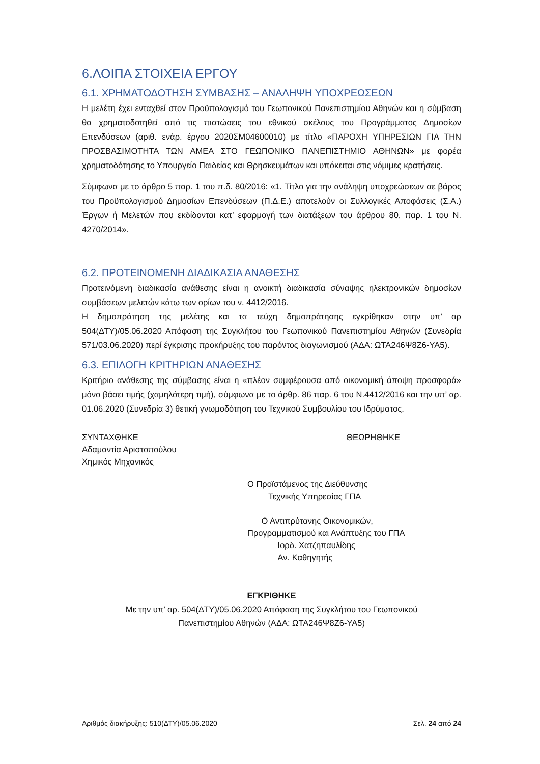6.ΛΟΙΠΑ ΣΤΟΙΧΕΙΑ ΕΡΓΟΥ
6.1. ΧΡΗΜΑΤΟΔΟΤΗΣΗ ΣΥΜΒΑΣΗΣ – ΑΝΑΛΗΨΗ ΥΠΟΧΡΕΩΣΕΩΝ
Η μελέτη έχει ενταχθεί στον Προϋπολογισμό του Γεωπονικού Πανεπιστημίου Αθηνών και η σύμβαση θα χρηματοδοτηθεί από τις πιστώσεις του εθνικού σκέλους του Προγράμματος Δημοσίων Επενδύσεων (αριθ. ενάρ. έργου 2020ΣΜ04600010) με τίτλο «ΠΑΡΟΧΗ ΥΠΗΡΕΣΙΩΝ ΓΙΑ ΤΗΝ ΠΡΟΣΒΑΣΙΜΟΤΗΤΑ ΤΩΝ ΑΜΕΑ ΣΤΟ ΓΕΩΠΟΝΙΚΟ ΠΑΝΕΠΙΣΤΗΜΙΟ ΑΘΗΝΩΝ» με φορέα χρηματοδότησης το Υπουργείο Παιδείας και Θρησκευμάτων και υπόκειται στις νόμιμες κρατήσεις.
Σύμφωνα με το άρθρο 5 παρ. 1 του π.δ. 80/2016: «1. Τίτλο για την ανάληψη υποχρεώσεων σε βάρος του Προϋπολογισμού Δημοσίων Επενδύσεων (Π.Δ.Ε.) αποτελούν οι Συλλογικές Αποφάσεις (Σ.Α.) Έργων ή Μελετών που εκδίδονται κατ’ εφαρμογή των διατάξεων του άρθρου 80, παρ. 1 του Ν. 4270/2014».
6.2. ΠΡΟΤΕΙΝΟΜΕΝΗ ΔΙΑΔΙΚΑΣΙΑ ΑΝΑΘΕΣΗΣ
Προτεινόμενη διαδικασία ανάθεσης είναι η ανοικτή διαδικασία σύναψης ηλεκτρονικών δημοσίων συμβάσεων μελετών κάτω των ορίων του ν. 4412/2016.
Η δημοπράτηση της μελέτης και τα τεύχη δημοπράτησης εγκρίθηκαν στην υπ’ αρ 504(ΔΤΥ)/05.06.2020 Απόφαση της Συγκλήτου του Γεωπονικού Πανεπιστημίου Αθηνών (Συνεδρία 571/03.06.2020) περί έγκρισης προκήρυξης του παρόντος διαγωνισμού (ΑΔΑ: ΩΤΑ246Ψ8Ζ6-ΥΑ5).
6.3. ΕΠΙΛΟΓΗ ΚΡΙΤΗΡΙΩΝ ΑΝΑΘΕΣΗΣ
Κριτήριο ανάθεσης της σύμβασης είναι η «πλέον συμφέρουσα από οικονομική άποψη προσφορά» μόνο βάσει τιμής (χαμηλότερη τιμή), σύμφωνα με το άρθρ. 86 παρ. 6 του Ν.4412/2016 και την υπ’ αρ. 01.06.2020 (Συνεδρία 3) θετική γνωμοδότηση του Τεχνικού Συμβουλίου του Ιδρύματος.
ΣΥΝΤΑΧΘΗΚΕ
Αδαμαντία Αριστοπούλου
Χημικός Μηχανικός
ΘΕΩΡΗΘΗΚΕ
Ο Προϊστάμενος της Διεύθυνσης
Τεχνικής Υπηρεσίας ΓΠΑ
Ο Αντιπρύτανης Οικονομικών,
Προγραμματισμού και Ανάπτυξης του ΓΠΑ
Ιορδ. Χατζηπαυλίδης
Αν. Καθηγητής
ΕΓΚΡΙΘΗΚΕ
Με την υπ’ αρ. 504(ΔΤΥ)/05.06.2020 Απόφαση της Συγκλήτου του Γεωπονικού
Πανεπιστημίου Αθηνών (ΑΔΑ: ΩΤΑ246Ψ8Ζ6-ΥΑ5)
Αριθμός διακήρυξης: 510(ΔΤΥ)/05.06.2020 Σελ. 24 από 24